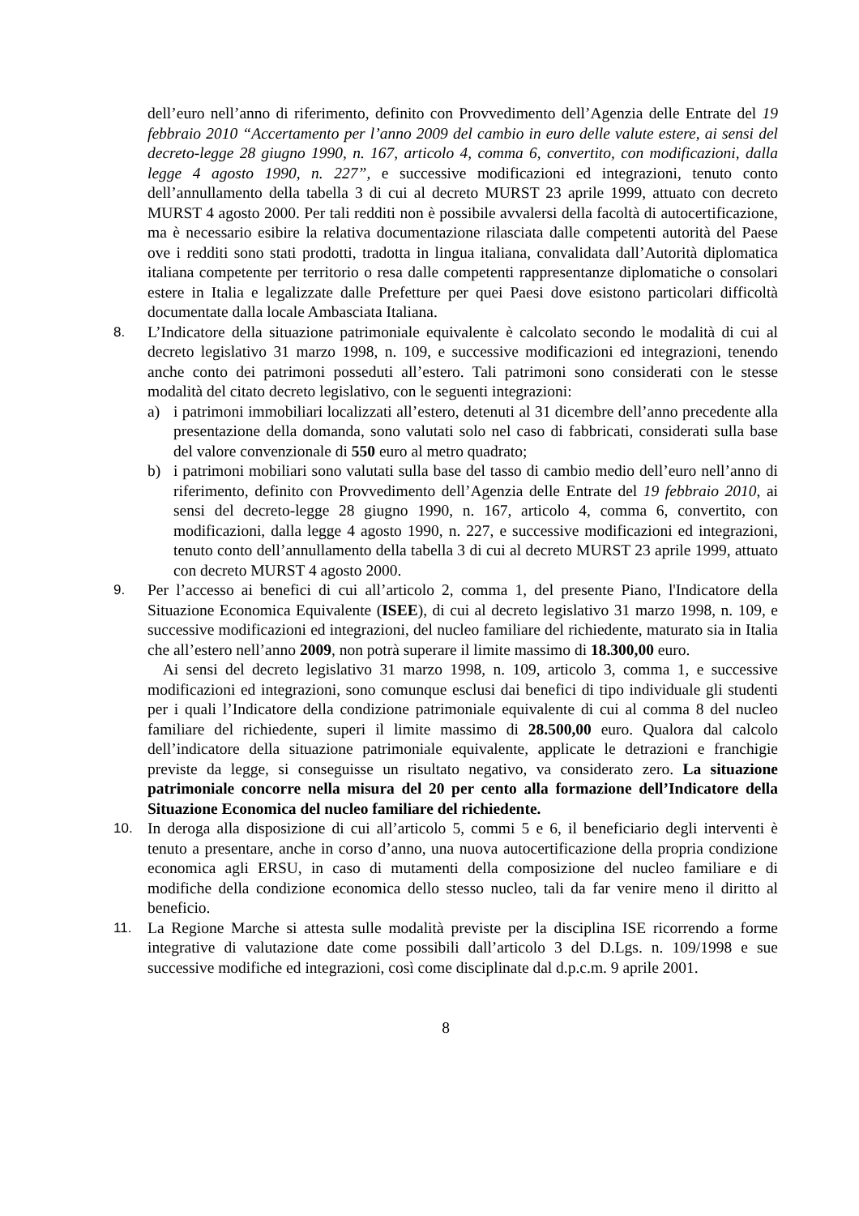dell’euro nell’anno di riferimento, definito con Provvedimento dell’Agenzia delle Entrate del 19 febbraio 2010 “Accertamento per l’anno 2009 del cambio in euro delle valute estere, ai sensi del decreto-legge 28 giugno 1990, n. 167, articolo 4, comma 6, convertito, con modificazioni, dalla legge 4 agosto 1990, n. 227”, e successive modificazioni ed integrazioni, tenuto conto dell’annullamento della tabella 3 di cui al decreto MURST 23 aprile 1999, attuato con decreto MURST 4 agosto 2000. Per tali redditi non è possibile avvalersi della facoltà di autocertificazione, ma è necessario esibire la relativa documentazione rilasciata dalle competenti autorità del Paese ove i redditi sono stati prodotti, tradotta in lingua italiana, convalidata dall’Autorità diplomatica italiana competente per territorio o resa dalle competenti rappresentanze diplomatiche o consolari estere in Italia e legalizzate dalle Prefetture per quei Paesi dove esistono particolari difficoltà documentate dalla locale Ambasciata Italiana.
8. L’Indicatore della situazione patrimoniale equivalente è calcolato secondo le modalità di cui al decreto legislativo 31 marzo 1998, n. 109, e successive modificazioni ed integrazioni, tenendo anche conto dei patrimoni posseduti all’estero. Tali patrimoni sono considerati con le stesse modalità del citato decreto legislativo, con le seguenti integrazioni:
a) i patrimoni immobiliari localizzati all’estero, detenuti al 31 dicembre dell’anno precedente alla presentazione della domanda, sono valutati solo nel caso di fabbricati, considerati sulla base del valore convenzionale di 550 euro al metro quadrato;
b) i patrimoni mobiliari sono valutati sulla base del tasso di cambio medio dell’euro nell’anno di riferimento, definito con Provvedimento dell’Agenzia delle Entrate del 19 febbraio 2010, ai sensi del decreto-legge 28 giugno 1990, n. 167, articolo 4, comma 6, convertito, con modificazioni, dalla legge 4 agosto 1990, n. 227, e successive modificazioni ed integrazioni, tenuto conto dell’annullamento della tabella 3 di cui al decreto MURST 23 aprile 1999, attuato con decreto MURST 4 agosto 2000.
9. Per l’accesso ai benefici di cui all’articolo 2, comma 1, del presente Piano, l'Indicatore della Situazione Economica Equivalente (ISEE), di cui al decreto legislativo 31 marzo 1998, n. 109, e successive modificazioni ed integrazioni, del nucleo familiare del richiedente, maturato sia in Italia che all’estero nell’anno 2009, non potrà superare il limite massimo di 18.300,00 euro.
Ai sensi del decreto legislativo 31 marzo 1998, n. 109, articolo 3, comma 1, e successive modificazioni ed integrazioni, sono comunque esclusi dai benefici di tipo individuale gli studenti per i quali l’Indicatore della condizione patrimoniale equivalente di cui al comma 8 del nucleo familiare del richiedente, superi il limite massimo di 28.500,00 euro. Qualora dal calcolo dell’indicatore della situazione patrimoniale equivalente, applicate le detrazioni e franchigie previste da legge, si conseguisse un risultato negativo, va considerato zero. La situazione patrimoniale concorre nella misura del 20 per cento alla formazione dell’Indicatore della Situazione Economica del nucleo familiare del richiedente.
10. In deroga alla disposizione di cui all’articolo 5, commi 5 e 6, il beneficiario degli interventi è tenuto a presentare, anche in corso d’anno, una nuova autocertificazione della propria condizione economica agli ERSU, in caso di mutamenti della composizione del nucleo familiare e di modifiche della condizione economica dello stesso nucleo, tali da far venire meno il diritto al beneficio.
11. La Regione Marche si attesta sulle modalità previste per la disciplina ISE ricorrendo a forme integrative di valutazione date come possibili dall’articolo 3 del D.Lgs. n. 109/1998 e sue successive modifiche ed integrazioni, così come disciplinate dal d.p.c.m. 9 aprile 2001.
8